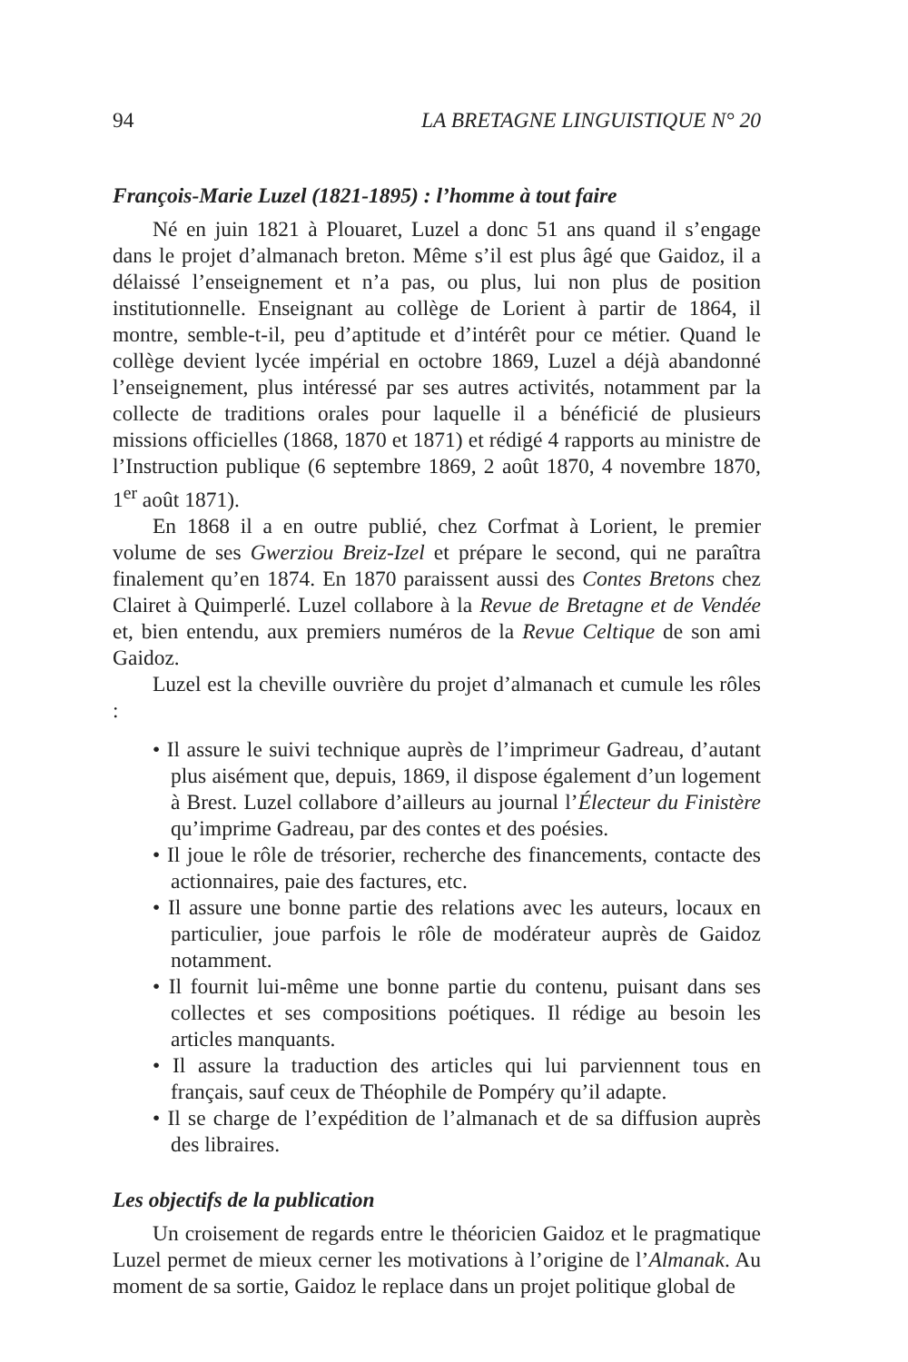94 LA BRETAGNE LINGUISTIQUE N° 20
François-Marie Luzel (1821-1895) : l’homme à tout faire
Né en juin 1821 à Plouaret, Luzel a donc 51 ans quand il s’engage dans le projet d’almanach breton. Même s’il est plus âgé que Gaidoz, il a délaissé l’enseignement et n’a pas, ou plus, lui non plus de position institutionnelle. Enseignant au collège de Lorient à partir de 1864, il montre, semble-t-il, peu d’aptitude et d’intérêt pour ce métier. Quand le collège devient lycée impérial en octobre 1869, Luzel a déjà abandonné l’enseignement, plus intéressé par ses autres activités, notamment par la collecte de traditions orales pour laquelle il a bénéficié de plusieurs missions officielles (1868, 1870 et 1871) et rédigé 4 rapports au ministre de l’Instruction publique (6 septembre 1869, 2 août 1870, 4 novembre 1870, 1<sup>er</sup> août 1871).
En 1868 il a en outre publié, chez Corfmat à Lorient, le premier volume de ses Gwerziou Breiz-Izel et prépare le second, qui ne paraîtra finalement qu’en 1874. En 1870 paraissent aussi des Contes Bretons chez Clairet à Quimperlé. Luzel collabore à la Revue de Bretagne et de Vendée et, bien entendu, aux premiers numéros de la Revue Celtique de son ami Gaidoz.
Luzel est la cheville ouvrière du projet d’almanach et cumule les rôles :
• Il assure le suivi technique auprès de l’imprimeur Gadreau, d’autant plus aisément que, depuis, 1869, il dispose également d’un logement à Brest. Luzel collabore d’ailleurs au journal l’Électeur du Finistère qu’imprime Gadreau, par des contes et des poésies.
• Il joue le rôle de trésorier, recherche des financements, contacte des actionnaires, paie des factures, etc.
• Il assure une bonne partie des relations avec les auteurs, locaux en particulier, joue parfois le rôle de modérateur auprès de Gaidoz notamment.
• Il fournit lui-même une bonne partie du contenu, puisant dans ses collectes et ses compositions poétiques. Il rédige au besoin les articles manquants.
• Il assure la traduction des articles qui lui parviennent tous en français, sauf ceux de Théophile de Pompéry qu’il adapte.
• Il se charge de l’expédition de l’almanach et de sa diffusion auprès des libraires.
Les objectifs de la publication
Un croisement de regards entre le théoricien Gaidoz et le pragmatique Luzel permet de mieux cerner les motivations à l’origine de l’Almanak. Au moment de sa sortie, Gaidoz le replace dans un projet politique global de